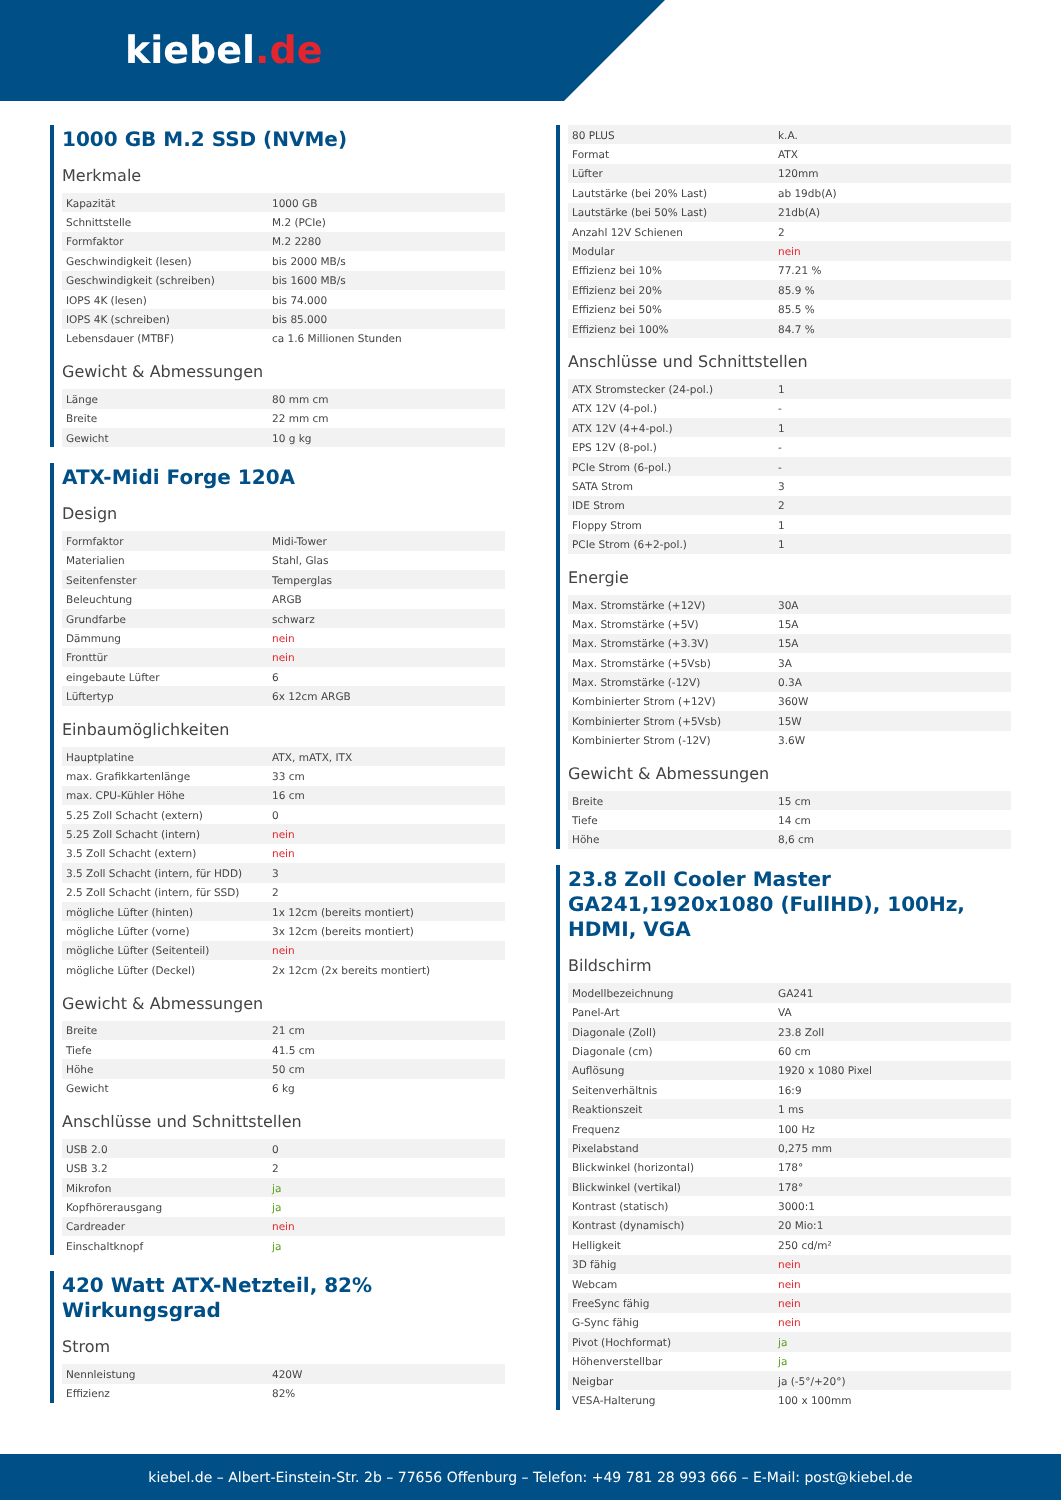kiebel.de
1000 GB M.2 SSD (NVMe)
Merkmale
| Kapazität | 1000 GB |
| Schnittstelle | M.2 (PCIe) |
| Formfaktor | M.2 2280 |
| Geschwindigkeit (lesen) | bis 2000 MB/s |
| Geschwindigkeit (schreiben) | bis 1600 MB/s |
| IOPS 4K (lesen) | bis 74.000 |
| IOPS 4K (schreiben) | bis 85.000 |
| Lebensdauer (MTBF) | ca 1.6 Millionen Stunden |
Gewicht & Abmessungen
| Länge | 80 mm cm |
| Breite | 22 mm cm |
| Gewicht | 10 g kg |
ATX-Midi Forge 120A
Design
| Formfaktor | Midi-Tower |
| Materialien | Stahl, Glas |
| Seitenfenster | Temperglas |
| Beleuchtung | ARGB |
| Grundfarbe | schwarz |
| Dämmung | nein |
| Fronttür | nein |
| eingebaute Lüfter | 6 |
| Lüftertyp | 6x 12cm ARGB |
Einbaumöglichkeiten
| Hauptplatine | ATX, mATX, ITX |
| max. Grafikkartenlänge | 33 cm |
| max. CPU-Kühler Höhe | 16 cm |
| 5.25 Zoll Schacht (extern) | 0 |
| 5.25 Zoll Schacht (intern) | nein |
| 3.5 Zoll Schacht (extern) | nein |
| 3.5 Zoll Schacht (intern, für HDD) | 3 |
| 2.5 Zoll Schacht (intern, für SSD) | 2 |
| mögliche Lüfter (hinten) | 1x 12cm (bereits montiert) |
| mögliche Lüfter (vorne) | 3x 12cm (bereits montiert) |
| mögliche Lüfter (Seitenteil) | nein |
| mögliche Lüfter (Deckel) | 2x 12cm (2x bereits montiert) |
Gewicht & Abmessungen
| Breite | 21 cm |
| Tiefe | 41.5 cm |
| Höhe | 50 cm |
| Gewicht | 6 kg |
Anschlüsse und Schnittstellen
| USB 2.0 | 0 |
| USB 3.2 | 2 |
| Mikrofon | ja |
| Kopfhörerausgang | ja |
| Cardreader | nein |
| Einschaltknopf | ja |
420 Watt ATX-Netzteil, 82% Wirkungsgrad
Strom
| Nennleistung | 420W |
| Effizienz | 82% |
| 80 PLUS | k.A. |
| Format | ATX |
| Lüfter | 120mm |
| Lautstärke (bei 20% Last) | ab 19db(A) |
| Lautstärke (bei 50% Last) | 21db(A) |
| Anzahl 12V Schienen | 2 |
| Modular | nein |
| Effizienz bei 10% | 77.21 % |
| Effizienz bei 20% | 85.9 % |
| Effizienz bei 50% | 85.5 % |
| Effizienz bei 100% | 84.7 % |
Anschlüsse und Schnittstellen
| ATX Stromstecker (24-pol.) | 1 |
| ATX 12V (4-pol.) | - |
| ATX 12V (4+4-pol.) | 1 |
| EPS 12V (8-pol.) | - |
| PCIe Strom (6-pol.) | - |
| SATA Strom | 3 |
| IDE Strom | 2 |
| Floppy Strom | 1 |
| PCIe Strom (6+2-pol.) | 1 |
Energie
| Max. Stromstärke (+12V) | 30A |
| Max. Stromstärke (+5V) | 15A |
| Max. Stromstärke (+3.3V) | 15A |
| Max. Stromstärke (+5Vsb) | 3A |
| Max. Stromstärke (-12V) | 0.3A |
| Kombinierter Strom (+12V) | 360W |
| Kombinierter Strom (+5Vsb) | 15W |
| Kombinierter Strom (-12V) | 3.6W |
Gewicht & Abmessungen
| Breite | 15 cm |
| Tiefe | 14 cm |
| Höhe | 8,6 cm |
23.8 Zoll Cooler Master GA241,1920x1080 (FullHD), 100Hz, HDMI, VGA
Bildschirm
| Modellbezeichnung | GA241 |
| Panel-Art | VA |
| Diagonale (Zoll) | 23.8 Zoll |
| Diagonale (cm) | 60 cm |
| Auflösung | 1920 x 1080 Pixel |
| Seitenverhältnis | 16:9 |
| Reaktionszeit | 1 ms |
| Frequenz | 100 Hz |
| Pixelabstand | 0,275 mm |
| Blickwinkel (horizontal) | 178° |
| Blickwinkel (vertikal) | 178° |
| Kontrast (statisch) | 3000:1 |
| Kontrast (dynamisch) | 20 Mio:1 |
| Helligkeit | 250 cd/m² |
| 3D fähig | nein |
| Webcam | nein |
| FreeSync fähig | nein |
| G-Sync fähig | nein |
| Pivot (Hochformat) | ja |
| Höhenverstellbar | ja |
| Neigbar | ja (-5°/+20°) |
| VESA-Halterung | 100 x 100mm |
kiebel.de – Albert-Einstein-Str. 2b – 77656 Offenburg – Telefon: +49 781 28 993 666 – E-Mail: post@kiebel.de